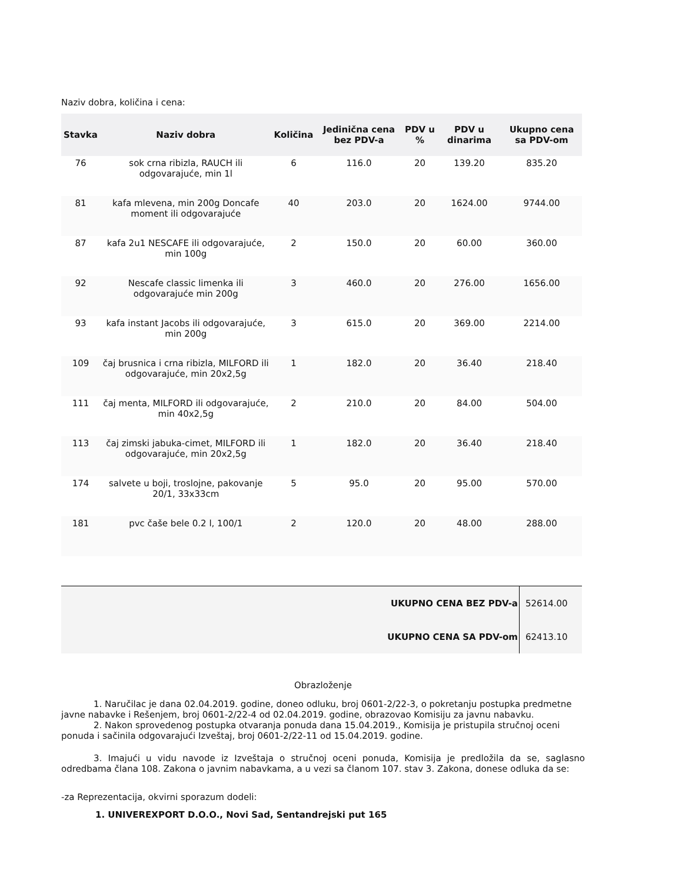Naziv dobra, količina i cena:
| Stavka | Naziv dobra | Količina | Jedinična cena bez PDV-a | PDV u % | PDV u dinarima | Ukupno cena sa PDV-om |
| --- | --- | --- | --- | --- | --- | --- |
| 76 | sok crna ribizla, RAUCH ili odgovarajuće, min 1l | 6 | 116.0 | 20 | 139.20 | 835.20 |
| 81 | kafa mlevena, min 200g Doncafe moment ili odgovarajuće | 40 | 203.0 | 20 | 1624.00 | 9744.00 |
| 87 | kafa 2u1 NESCAFE ili odgovarajuće, min 100g | 2 | 150.0 | 20 | 60.00 | 360.00 |
| 92 | Nescafe classic limenka ili odgovarajuće min 200g | 3 | 460.0 | 20 | 276.00 | 1656.00 |
| 93 | kafa instant Jacobs ili odgovarajuće, min 200g | 3 | 615.0 | 20 | 369.00 | 2214.00 |
| 109 | čaj brusnica i crna ribizla, MILFORD ili odgovarajuće, min 20x2,5g | 1 | 182.0 | 20 | 36.40 | 218.40 |
| 111 | čaj menta, MILFORD ili odgovarajuće, min 40x2,5g | 2 | 210.0 | 20 | 84.00 | 504.00 |
| 113 | čaj zimski jabuka-cimet, MILFORD ili odgovarajuće, min 20x2,5g | 1 | 182.0 | 20 | 36.40 | 218.40 |
| 174 | salvete u boji, troslojne, pakovanje 20/1, 33x33cm | 5 | 95.0 | 20 | 95.00 | 570.00 |
| 181 | pvc čaše bele 0.2 l, 100/1 | 2 | 120.0 | 20 | 48.00 | 288.00 |
| UKUPNO CENA BEZ PDV-a | 52614.00 |
| UKUPNO CENA SA PDV-om | 62413.10 |
Obrazloženje
1. Naručilac je dana 02.04.2019. godine, doneo odluku, broj 0601-2/22-3, o pokretanju postupka predmetne javne nabavke i Rešenjem, broj 0601-2/22-4 od 02.04.2019. godine, obrazovao Komisiju za javnu nabavku.
2. Nakon sprovedenog postupka otvaranja ponuda dana 15.04.2019., Komisija je pristupila stručnoj oceni ponuda i sačinila odgovarajući Izveštaj, broj 0601-2/22-11 od 15.04.2019. godine.
3. Imajući u vidu navode iz Izveštaja o stručnoj oceni ponuda, Komisija je predložila da se, saglasno odredbama člana 108. Zakona o javnim nabavkama, a u vezi sa članom 107. stav 3. Zakona, donese odluka da se:
-za Reprezentacija, okvirni sporazum dodeli:
1. UNIVEREXPORT D.O.O., Novi Sad, Sentandrejski put 165